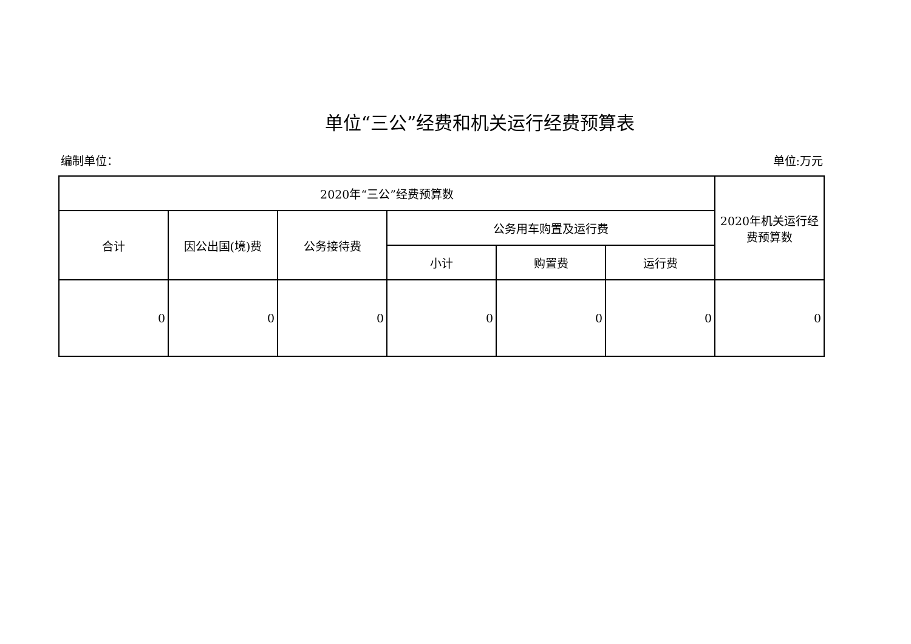单位“三公”经费和机关运行经费预算表
编制单位： 单位:万元
| 2020年“三公”经费预算数 | | | | | | 2020年机关运行经费预算数 |
| --- | --- | --- | --- | --- | --- | --- |
| 合计 | 因公出国(境)费 | 公务接待费 | 公务用车购置及运行费 | | | |
| | | | 小计 | 购置费 | 运行费 | |
| 0 | 0 | 0 | 0 | 0 | 0 | 0 |